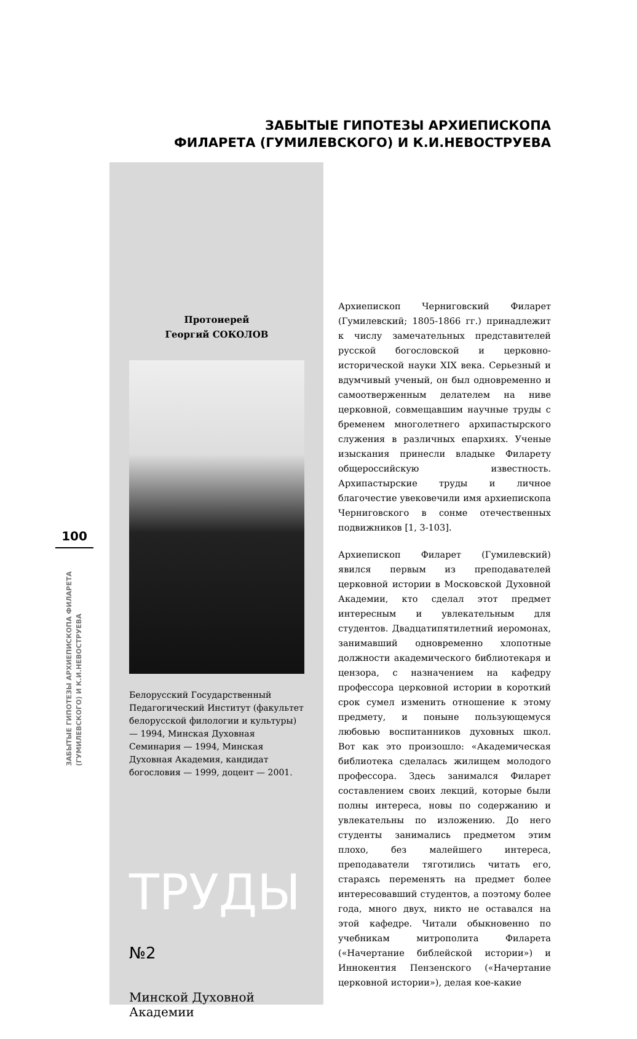100
ЗАБЫТЫЕ ГИПОТЕЗЫ АРХИЕПИСКОПА ФИЛАРЕТА (ГУМИЛЕВСКОГО) И К.И.НЕВОСТРУЕВА
ЗАБЫТЫЕ ГИПОТЕЗЫ АРХИЕПИСКОПА
ФИЛАРЕТА (ГУМИЛЕВСКОГО) И К.И.НЕВОСТРУЕВА
Протоиерей
Георгий СОКОЛОВ
Белорусский Государственный Педагогический Институт (факультет белорусской филологии и культуры) — 1994, Минская Духовная Семинария — 1994, Минская Духовная Академия, кандидат богословия — 1999, доцент — 2001.
ТРУДЫ №2
Минской Духовной Академии
Архиепископ Черниговский Филарет (Гумилевский; 1805-1866 гг.) принадлежит к числу замечательных представителей русской богословской и церковно-исторической науки XIX века. Серьезный и вдумчивый ученый, он был одновременно и самоотверженным делателем на ниве церковной, совмещавшим научные труды с бременем многолетнего архипастырского служения в различных епархиях. Ученые изыскания принесли владыке Филарету общероссийскую известность. Архипастырские труды и личное благочестие увековечили имя архиепископа Черниговского в сонме отечественных подвижников [1, 3-103].
Архиепископ Филарет (Гумилевский) явился первым из преподавателей церковной истории в Московской Духовной Академии, кто сделал этот предмет интересным и увлекательным для студентов. Двадцатипятилетний иеромонах, занимавший одновременно хлопотные должности академического библиотекаря и цензора, с назначением на кафедру профессора церковной истории в короткий срок сумел изменить отношение к этому предмету, и поныне пользующемуся любовью воспитанников духовных школ. Вот как это произошло: «Академическая библиотека сделалась жилищем молодого профессора. Здесь занимался Филарет составлением своих лекций, которые были полны интереса, новы по содержанию и увлекательны по изложению. До него студенты занимались предметом этим плохо, без малейшего интереса, преподаватели тяготились читать его, стараясь переменять на предмет более интересовавший студентов, а поэтому более года, много двух, никто не оставался на этой кафедре. Читали обыкновенно по учебникам митрополита Филарета («Начертание библейской истории») и Иннокентия Пензенского («Начертание церковной истории»), делая кое-какие